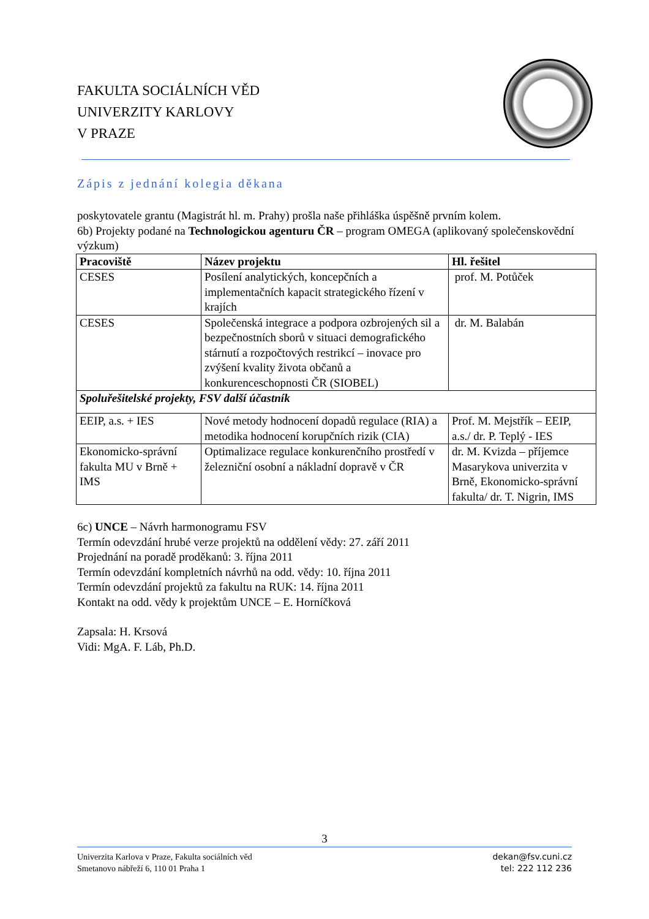FAKULTA SOCIÁLNÍCH VĚD
UNIVERZITY KARLOVY
V PRAZE
Zápis z jednání kolegia děkana
poskytovatele grantu (Magistrát hl. m. Prahy) prošla naše přihláška úspěšně prvním kolem.
6b) Projekty podané na Technologickou agenturu ČR – program OMEGA (aplikovaný společenskovědní výzkum)
| Pracoviště | Název projektu | Hl. řešitel |
| --- | --- | --- |
| CESES | Posílení analytických, koncepčních a implementačních kapacit strategického řízení v krajích | prof. M. Potůček |
| CESES | Společenská integrace a podpora ozbrojených sil a bezpečnostních sborů v situaci demografického stárnutí a rozpočtových restrikcí – inovace pro zvýšení kvality života občanů a konkurenceschopnosti ČR (SIOBEL) | dr. M. Balabán |
| Spoluřešitelské projekty, FSV další účastník | | |
| EEIP, a.s. + IES | Nové metody hodnocení dopadů regulace (RIA) a metodika hodnocení korupčních rizik (CIA) | Prof. M. Mejstřík – EEIP, a.s./ dr. P. Teplý - IES |
| Ekonomicko-správní fakulta MU v Brně + IMS | Optimalizace regulace konkurenčního prostředí v železniční osobní a nákladní dopravě v ČR | dr. M. Kvizda – příjemce Masarykova univerzita v Brně, Ekonomicko-správní fakulta/ dr. T. Nigrin, IMS |
6c) UNCE – Návrh harmonogramu FSV
Termín odevzdání hrubé verze projektů na oddělení vědy: 27. září 2011
Projednání na poradě proděkanů: 3. října 2011
Termín odevzdání kompletních návrhů na odd. vědy: 10. října 2011
Termín odevzdání projektů za fakultu na RUK: 14. října 2011
Kontakt na odd. vědy k projektům UNCE – E. Horníčková
Zapsala: H. Krsová
Vidi: MgA. F. Láb, Ph.D.
3
Univerzita Karlova v Praze, Fakulta sociálních věd
Smetanovo nábřeží 6, 110 01 Praha 1
dekan@fsv.cuni.cz
tel: 222 112 236